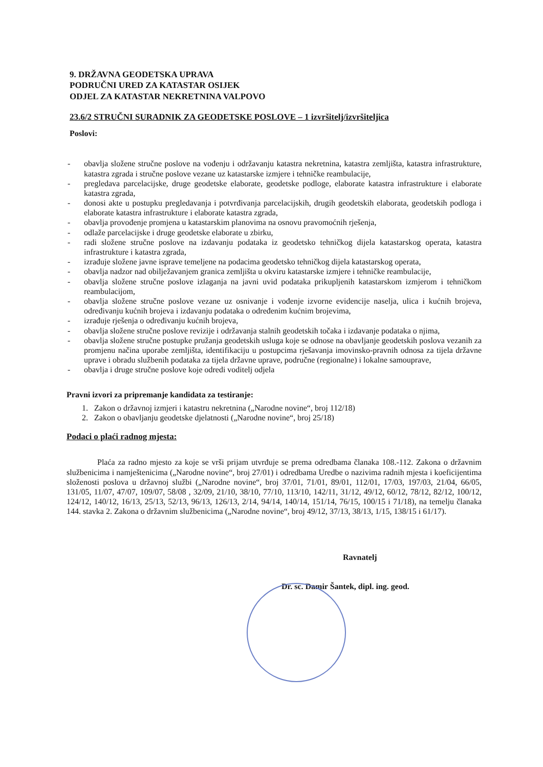9. DRŽAVNA GEODETSKA UPRAVA
PODRUČNI URED ZA KATASTAR OSIJEK
ODJEL ZA KATASTAR NEKRETNINA VALPOVO
23.6/2 STRUČNI SURADNIK ZA GEODETSKE POSLOVE – 1 izvršitelj/izvršiteljica
Poslovi:
- obavlja složene stručne poslove na vođenju i održavanju katastra nekretnina, katastra zemljišta, katastra infrastrukture, katastra zgrada i stručne poslove vezane uz katastarske izmjere i tehničke reambulacije,
- pregledava parcelacijske, druge geodetske elaborate, geodetske podloge, elaborate katastra infrastrukture i elaborate katastra zgrada,
- donosi akte u postupku pregledavanja i potvrđivanja parcelacijskih, drugih geodetskih elaborata, geodetskih podloga i elaborate katastra infrastrukture i elaborate katastra zgrada,
- obavlja provođenje promjena u katastarskim planovima na osnovu pravomoćnih rješenja,
- odlaže parcelacijske i druge geodetske elaborate u zbirku,
- radi složene stručne poslove na izdavanju podataka iz geodetsko tehničkog dijela katastarskog operata, katastra infrastrukture i katastra zgrada,
- izrađuje složene javne isprave temeljene na podacima geodetsko tehničkog dijela katastarskog operata,
- obavlja nadzor nad obilježavanjem granica zemljišta u okviru katastarske izmjere i tehničke reambulacije,
- obavlja složene stručne poslove izlaganja na javni uvid podataka prikupljenih katastarskom izmjerom i tehničkom reambulacijom,
- obavlja složene stručne poslove vezane uz osnivanje i vođenje izvorne evidencije naselja, ulica i kućnih brojeva, određivanju kućnih brojeva i izdavanju podataka o određenim kućnim brojevima,
- izrađuje rješenja o određivanju kućnih brojeva,
- obavlja složene stručne poslove revizije i održavanja stalnih geodetskih točaka i izdavanje podataka o njima,
- obavlja složene stručne postupke pružanja geodetskih usluga koje se odnose na obavljanje geodetskih poslova vezanih za promjenu načina uporabe zemljišta, identifikaciju u postupcima rješavanja imovinsko-pravnih odnosa za tijela državne uprave i obradu službenih podataka za tijela državne uprave, područne (regionalne) i lokalne samouprave,
- obavlja i druge stručne poslove koje odredi voditelj odjela
Pravni izvori za pripremanje kandidata za testiranje:
1. Zakon o državnoj izmjeri i katastru nekretnina („Narodne novine“, broj 112/18)
2. Zakon o obavljanju geodetske djelatnosti („Narodne novine“, broj 25/18)
Podaci o plaći radnog mjesta:
Plaća za radno mjesto za koje se vrši prijam utvrđuje se prema odredbama članaka 108.-112. Zakona o državnim službenicima i namještenicima („Narodne novine“, broj 27/01) i odredbama Uredbe o nazivima radnih mjesta i koeficijentima složenosti poslova u državnoj službi („Narodne novine“, broj 37/01, 71/01, 89/01, 112/01, 17/03, 197/03, 21/04, 66/05, 131/05, 11/07, 47/07, 109/07, 58/08 , 32/09, 21/10, 38/10, 77/10, 113/10, 142/11, 31/12, 49/12, 60/12, 78/12, 82/12, 100/12, 124/12, 140/12, 16/13, 25/13, 52/13, 96/13, 126/13, 2/14, 94/14, 140/14, 151/14, 76/15, 100/15 i 71/18), na temelju članaka 144. stavka 2. Zakona o državnim službenicima („Narodne novine“, broj 49/12, 37/13, 38/13, 1/15, 138/15 i 61/17).
Ravnatelj
Dr. sc. Damir Šantek, dipl. ing. geod.